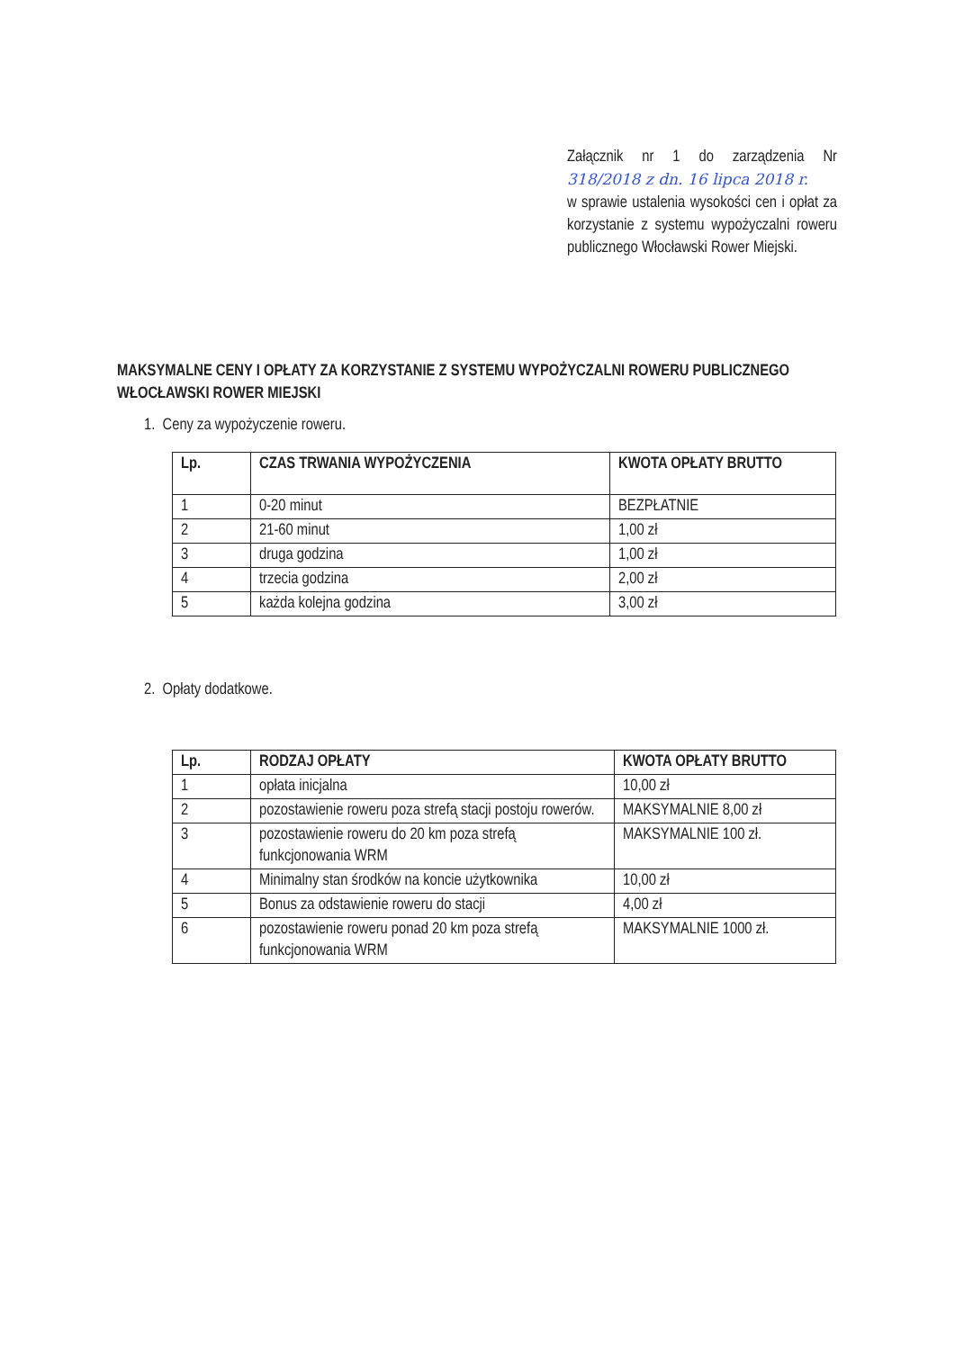Załącznik nr 1 do zarządzenia Nr 318/2018 z dn. 16 lipca 2018 r.
w sprawie ustalenia wysokości cen i opłat za korzystanie z systemu wypożyczalni roweru publicznego Włocławski Rower Miejski.
MAKSYMALNE CENY I OPŁATY ZA KORZYSTANIE Z SYSTEMU WYPOŻYCZALNI ROWERU PUBLICZNEGO WŁOCŁAWSKI ROWER MIEJSKI
1. Ceny za wypożyczenie roweru.
| Lp. | CZAS TRWANIA WYPOŻYCZENIA | KWOTA OPŁATY BRUTTO |
| --- | --- | --- |
| 1 | 0-20 minut | BEZPŁATNIE |
| 2 | 21-60 minut | 1,00 zł |
| 3 | druga godzina | 1,00 zł |
| 4 | trzecia godzina | 2,00 zł |
| 5 | każda kolejna godzina | 3,00 zł |
2. Opłaty dodatkowe.
| Lp. | RODZAJ OPŁATY | KWOTA OPŁATY BRUTTO |
| --- | --- | --- |
| 1 | opłata inicjalna | 10,00 zł |
| 2 | pozostawienie roweru poza strefą stacji postoju rowerów. | MAKSYMALNIE 8,00 zł |
| 3 | pozostawienie roweru do 20 km poza strefą funkcjonowania WRM | MAKSYMALNIE 100 zł. |
| 4 | Minimalny stan środków na koncie użytkownika | 10,00 zł |
| 5 | Bonus za odstawienie roweru do stacji | 4,00 zł |
| 6 | pozostawienie roweru ponad 20 km poza strefą funkcjonowania WRM | MAKSYMALNIE 1000 zł. |